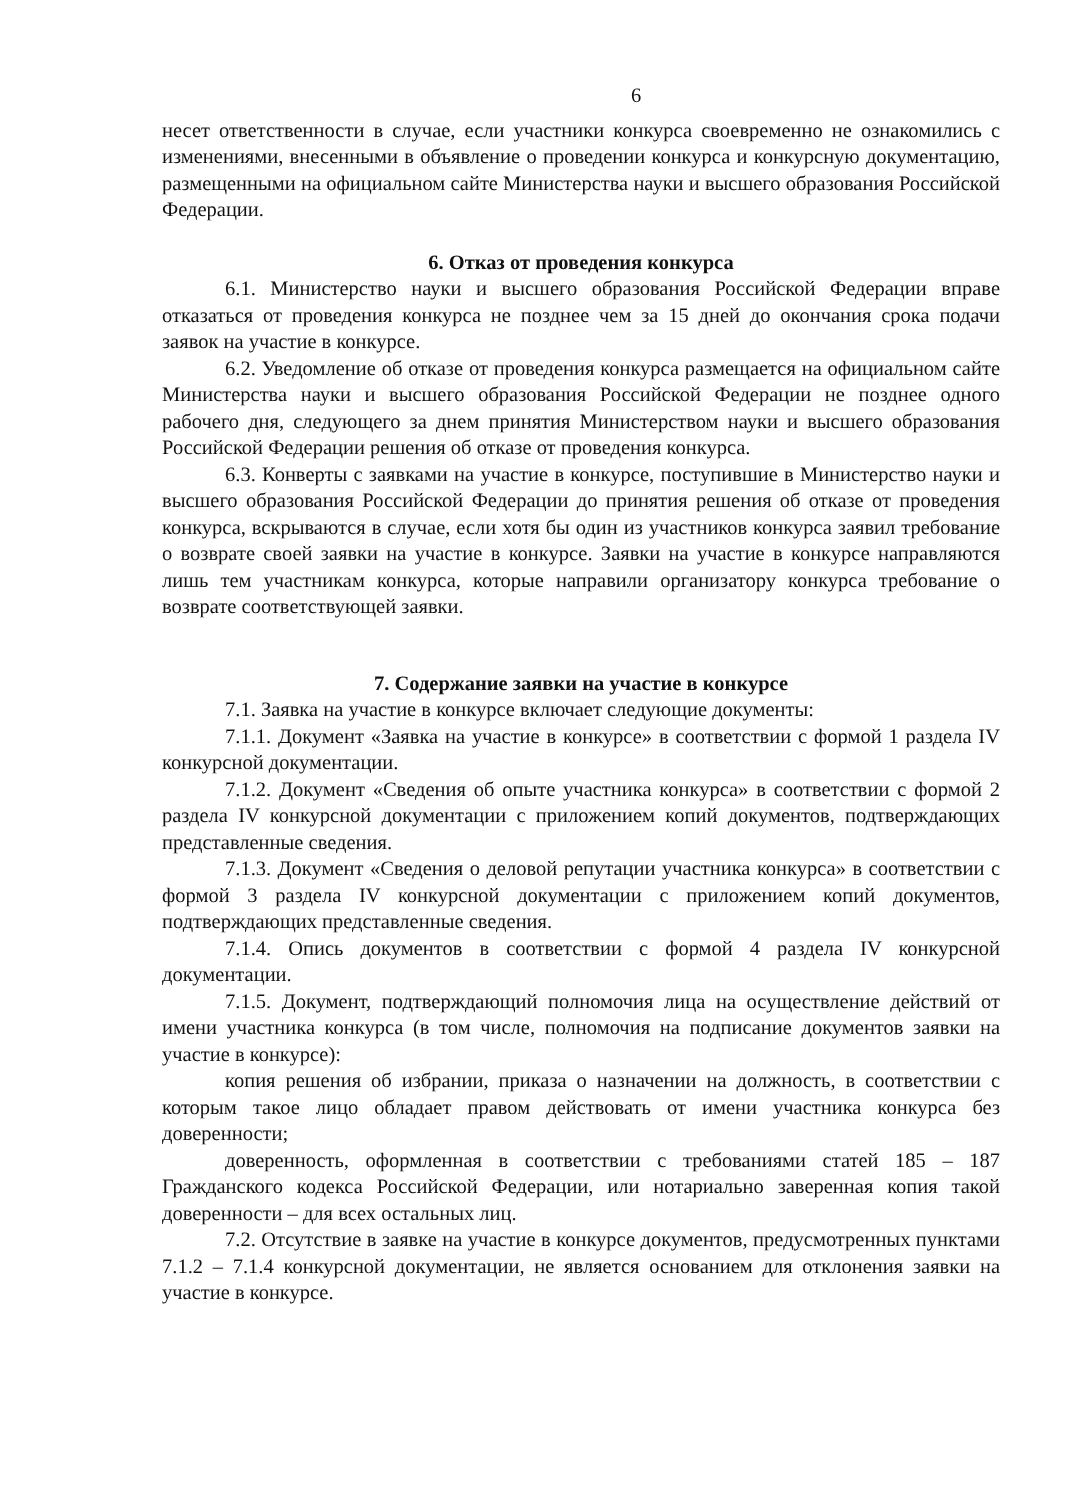6
несет ответственности в случае, если участники конкурса своевременно не ознакомились с изменениями, внесенными в объявление о проведении конкурса и конкурсную документацию, размещенными на официальном сайте Министерства науки и высшего образования Российской Федерации.
6. Отказ от проведения конкурса
6.1. Министерство науки и высшего образования Российской Федерации вправе отказаться от проведения конкурса не позднее чем за 15 дней до окончания срока подачи заявок на участие в конкурсе.
6.2. Уведомление об отказе от проведения конкурса размещается на официальном сайте Министерства науки и высшего образования Российской Федерации не позднее одного рабочего дня, следующего за днем принятия Министерством науки и высшего образования Российской Федерации решения об отказе от проведения конкурса.
6.3. Конверты с заявками на участие в конкурсе, поступившие в Министерство науки и высшего образования Российской Федерации до принятия решения об отказе от проведения конкурса, вскрываются в случае, если хотя бы один из участников конкурса заявил требование о возврате своей заявки на участие в конкурсе. Заявки на участие в конкурсе направляются лишь тем участникам конкурса, которые направили организатору конкурса требование о возврате соответствующей заявки.
7. Содержание заявки на участие в конкурсе
7.1. Заявка на участие в конкурсе включает следующие документы:
7.1.1. Документ «Заявка на участие в конкурсе» в соответствии с формой 1 раздела IV конкурсной документации.
7.1.2. Документ «Сведения об опыте участника конкурса» в соответствии с формой 2 раздела IV конкурсной документации с приложением копий документов, подтверждающих представленные сведения.
7.1.3. Документ «Сведения о деловой репутации участника конкурса» в соответствии с формой 3 раздела IV конкурсной документации с приложением копий документов, подтверждающих представленные сведения.
7.1.4. Опись документов в соответствии с формой 4 раздела IV конкурсной документации.
7.1.5. Документ, подтверждающий полномочия лица на осуществление действий от имени участника конкурса (в том числе, полномочия на подписание документов заявки на участие в конкурсе):
копия решения об избрании, приказа о назначении на должность, в соответствии с которым такое лицо обладает правом действовать от имени участника конкурса без доверенности;
доверенность, оформленная в соответствии с требованиями статей 185 – 187 Гражданского кодекса Российской Федерации, или нотариально заверенная копия такой доверенности – для всех остальных лиц.
7.2. Отсутствие в заявке на участие в конкурсе документов, предусмотренных пунктами 7.1.2 – 7.1.4 конкурсной документации, не является основанием для отклонения заявки на участие в конкурсе.